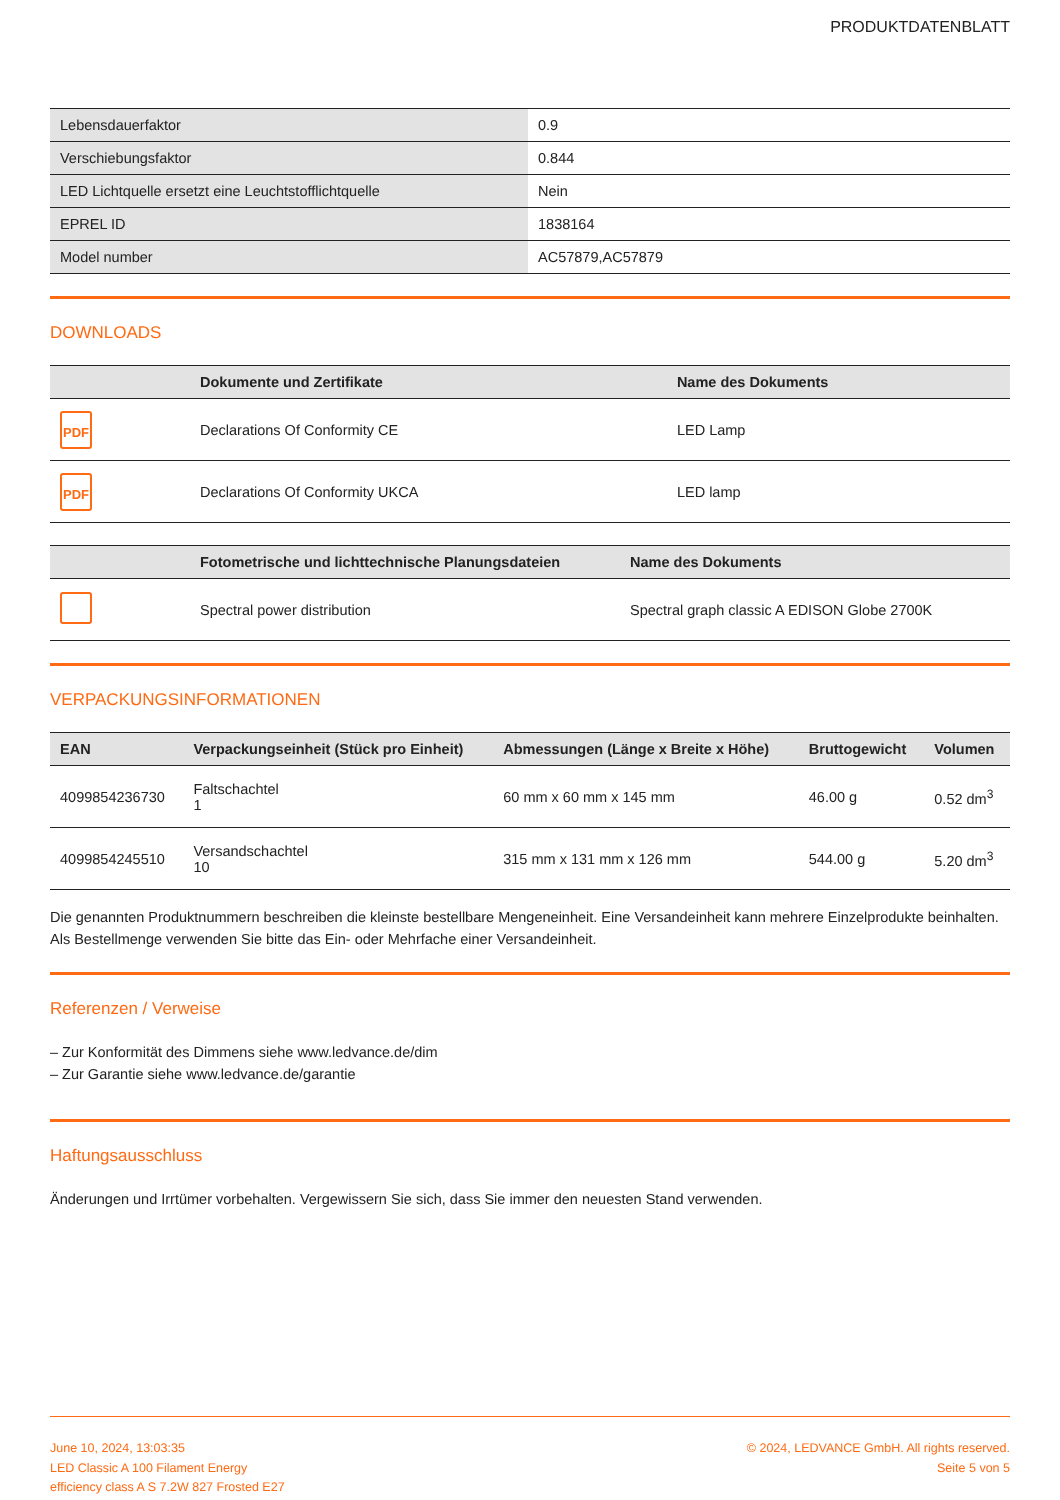PRODUKTDATENBLATT
| Lebensdauerfaktor | 0.9 |
| Verschiebungsfaktor | 0.844 |
| LED Lichtquelle ersetzt eine Leuchtstofflichtquelle | Nein |
| EPREL ID | 1838164 |
| Model number | AC57879,AC57879 |
DOWNLOADS
| | Dokumente und Zertifikate | Name des Dokuments |
| --- | --- | --- |
| PDF | Declarations Of Conformity CE | LED Lamp |
| PDF | Declarations Of Conformity UKCA | LED lamp |
| | Fotometrische und lichttechnische Planungsdateien | Name des Dokuments |
| --- | --- | --- |
| | Spectral power distribution | Spectral graph classic A EDISON Globe 2700K |
VERPACKUNGSINFORMATIONEN
| EAN | Verpackungseinheit (Stück pro Einheit) | Abmessungen (Länge x Breite x Höhe) | Bruttogewicht | Volumen |
| --- | --- | --- | --- | --- |
| 4099854236730 | Faltschachtel 1 | 60 mm x 60 mm x 145 mm | 46.00 g | 0.52 dm<sup>3</sup> |
| 4099854245510 | Versandschachtel 10 | 315 mm x 131 mm x 126 mm | 544.00 g | 5.20 dm<sup>3</sup> |
Die genannten Produktnummern beschreiben die kleinste bestellbare Mengeneinheit. Eine Versandeinheit kann mehrere Einzelprodukte beinhalten. Als Bestellmenge verwenden Sie bitte das Ein- oder Mehrfache einer Versandeinheit.
Referenzen / Verweise
– Zur Konformität des Dimmens siehe www.ledvance.de/dim
– Zur Garantie siehe www.ledvance.de/garantie
Haftungsausschluss
Änderungen und Irrtümer vorbehalten. Vergewissern Sie sich, dass Sie immer den neuesten Stand verwenden.
June 10, 2024, 13:03:35
LED Classic A 100 Filament Energy
efficiency class A S 7.2W 827 Frosted E27
© 2024, LEDVANCE GmbH. All rights reserved.
Seite 5 von 5